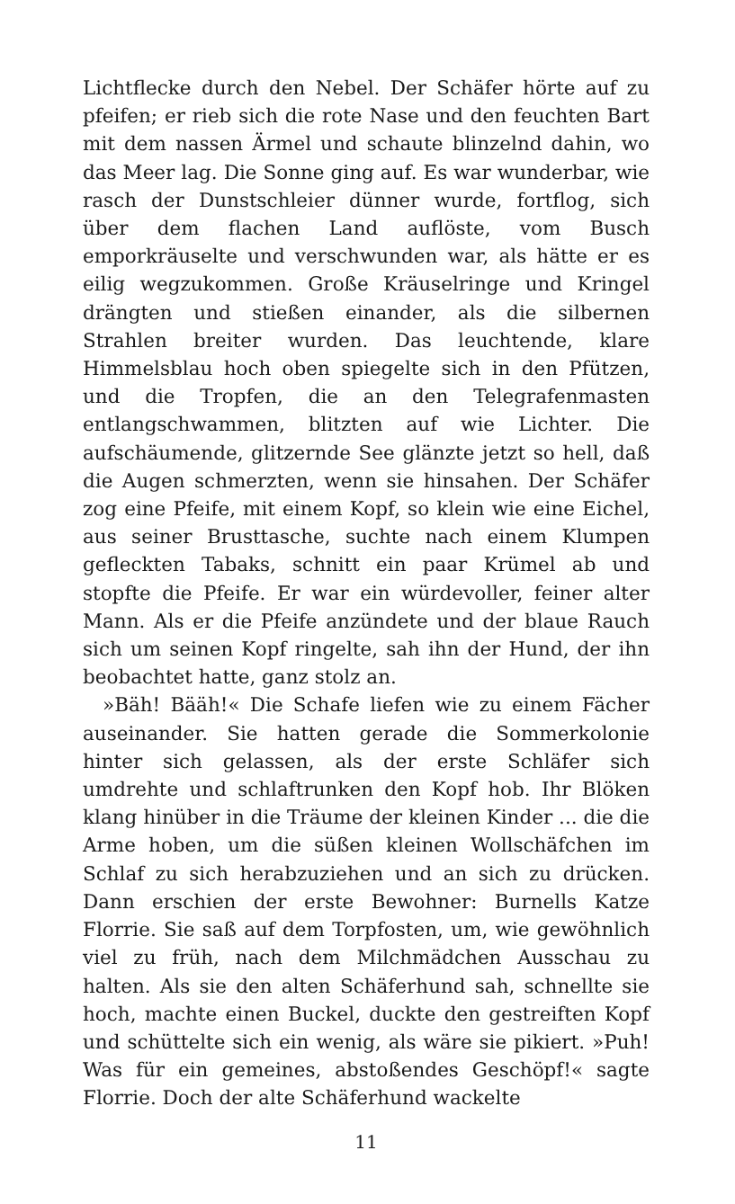Lichtflecke durch den Nebel. Der Schäfer hörte auf zu pfeifen; er rieb sich die rote Nase und den feuchten Bart mit dem nassen Ärmel und schaute blinzelnd dahin, wo das Meer lag. Die Sonne ging auf. Es war wunderbar, wie rasch der Dunstschleier dünner wurde, fortflog, sich über dem flachen Land auflöste, vom Busch emporkräuselte und verschwunden war, als hätte er es eilig wegzukommen. Große Kräuselringe und Kringel drängten und stießen einander, als die silbernen Strahlen breiter wurden. Das leuchtende, klare Himmelsblau hoch oben spiegelte sich in den Pfützen, und die Tropfen, die an den Telegrafenmasten entlangschwammen, blitzten auf wie Lichter. Die aufschäumende, glitzernde See glänzte jetzt so hell, daß die Augen schmerzten, wenn sie hinsahen. Der Schäfer zog eine Pfeife, mit einem Kopf, so klein wie eine Eichel, aus seiner Brusttasche, suchte nach einem Klumpen gefleckten Tabaks, schnitt ein paar Krümel ab und stopfte die Pfeife. Er war ein würdevoller, feiner alter Mann. Als er die Pfeife anzündete und der blaue Rauch sich um seinen Kopf ringelte, sah ihn der Hund, der ihn beobachtet hatte, ganz stolz an.
»Bäh! Bääh!« Die Schafe liefen wie zu einem Fächer auseinander. Sie hatten gerade die Sommerkolonie hinter sich gelassen, als der erste Schläfer sich umdrehte und schlaftrunken den Kopf hob. Ihr Blöken klang hinüber in die Träume der kleinen Kinder ... die die Arme hoben, um die süßen kleinen Wollschäfchen im Schlaf zu sich herabzuziehen und an sich zu drücken. Dann erschien der erste Bewohner: Burnells Katze Florrie. Sie saß auf dem Torpfosten, um, wie gewöhnlich viel zu früh, nach dem Milchmädchen Ausschau zu halten. Als sie den alten Schäferhund sah, schnellte sie hoch, machte einen Buckel, duckte den gestreiften Kopf und schüttelte sich ein wenig, als wäre sie pikiert. »Puh! Was für ein gemeines, abstoßendes Geschöpf!« sagte Florrie. Doch der alte Schäferhund wackelte
11